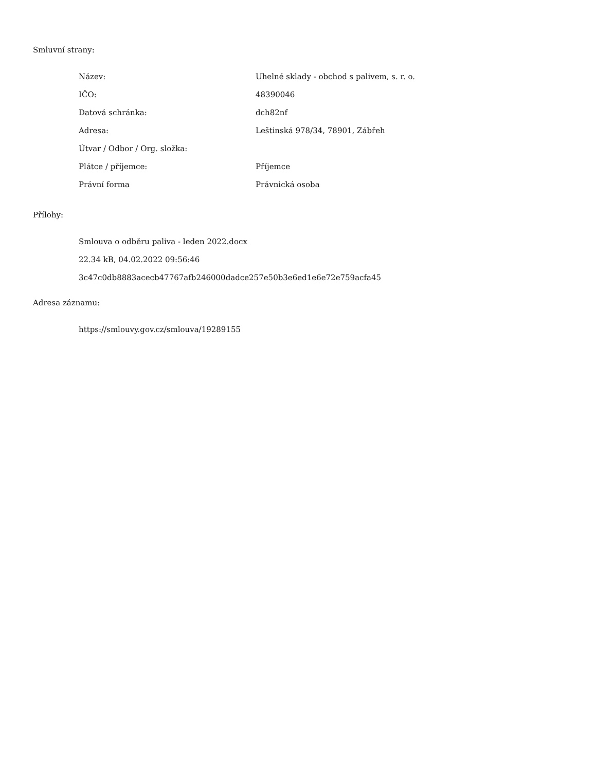Smluvní strany:
| Název: | Uhelné sklady - obchod s palivem, s. r. o. |
| IČO: | 48390046 |
| Datová schránka: | dch82nf |
| Adresa: | Leštinská 978/34, 78901, Zábřeh |
| Útvar / Odbor / Org. složka: | |
| Plátce / příjemce: | Příjemce |
| Právní forma | Právnická osoba |
Přílohy:
Smlouva o odběru paliva - leden 2022.docx
22.34 kB, 04.02.2022 09:56:46
3c47c0db8883acecb47767afb246000dadce257e50b3e6ed1e6e72e759acfa45
Adresa záznamu:
https://smlouvy.gov.cz/smlouva/19289155